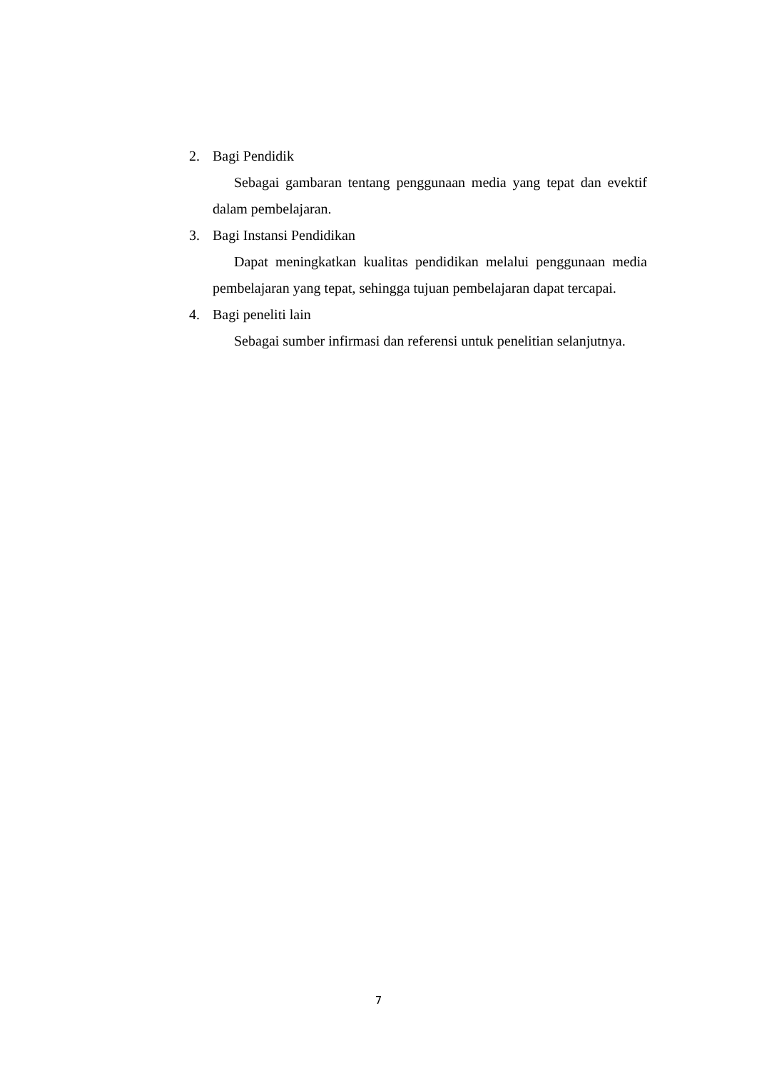2. Bagi Pendidik
Sebagai gambaran tentang penggunaan media yang tepat dan evektif dalam pembelajaran.
3. Bagi Instansi Pendidikan
Dapat meningkatkan kualitas pendidikan melalui penggunaan media pembelajaran yang tepat, sehingga tujuan pembelajaran dapat tercapai.
4. Bagi peneliti lain
Sebagai sumber infirmasi dan referensi untuk penelitian selanjutnya.
7